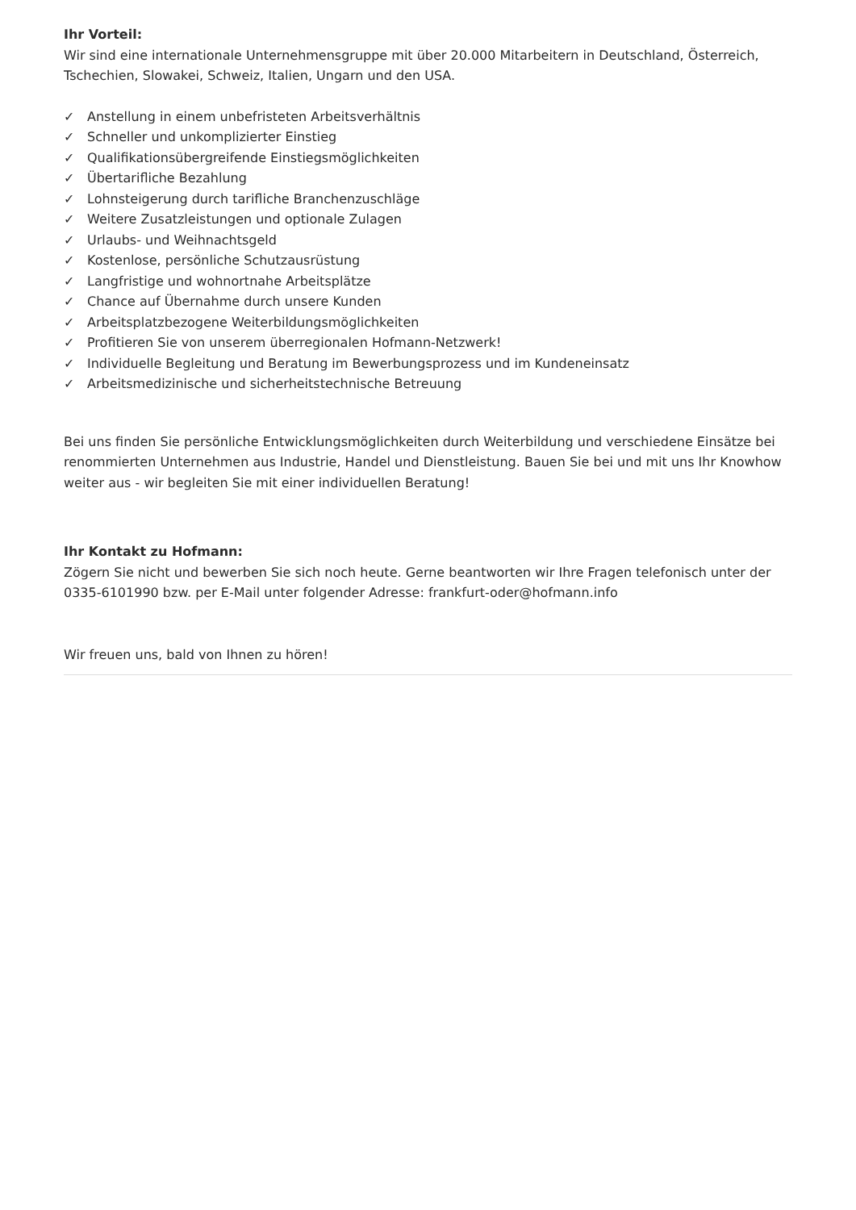Ihr Vorteil:
Wir sind eine internationale Unternehmensgruppe mit über 20.000 Mitarbeitern in Deutschland, Österreich, Tschechien, Slowakei, Schweiz, Italien, Ungarn und den USA.
✓ Anstellung in einem unbefristeten Arbeitsverhältnis
✓ Schneller und unkomplizierter Einstieg
✓ Qualifikationsübergreifende Einstiegsmöglichkeiten
✓ Übertarifliche Bezahlung
✓ Lohnsteigerung durch tarifliche Branchenzuschläge
✓ Weitere Zusatzleistungen und optionale Zulagen
✓ Urlaubs- und Weihnachtsgeld
✓ Kostenlose, persönliche Schutzausrüstung
✓ Langfristige und wohnortnahe Arbeitsplätze
✓ Chance auf Übernahme durch unsere Kunden
✓ Arbeitsplatzbezogene Weiterbildungsmöglichkeiten
✓ Profitieren Sie von unserem überregionalen Hofmann-Netzwerk!
✓ Individuelle Begleitung und Beratung im Bewerbungsprozess und im Kundeneinsatz
✓ Arbeitsmedizinische und sicherheitstechnische Betreuung
Bei uns finden Sie persönliche Entwicklungsmöglichkeiten durch Weiterbildung und verschiedene Einsätze bei renommierten Unternehmen aus Industrie, Handel und Dienstleistung. Bauen Sie bei und mit uns Ihr Knowhow weiter aus - wir begleiten Sie mit einer individuellen Beratung!
Ihr Kontakt zu Hofmann:
Zögern Sie nicht und bewerben Sie sich noch heute. Gerne beantworten wir Ihre Fragen telefonisch unter der 0335-6101990 bzw. per E-Mail unter folgender Adresse: frankfurt-oder@hofmann.info
Wir freuen uns, bald von Ihnen zu hören!